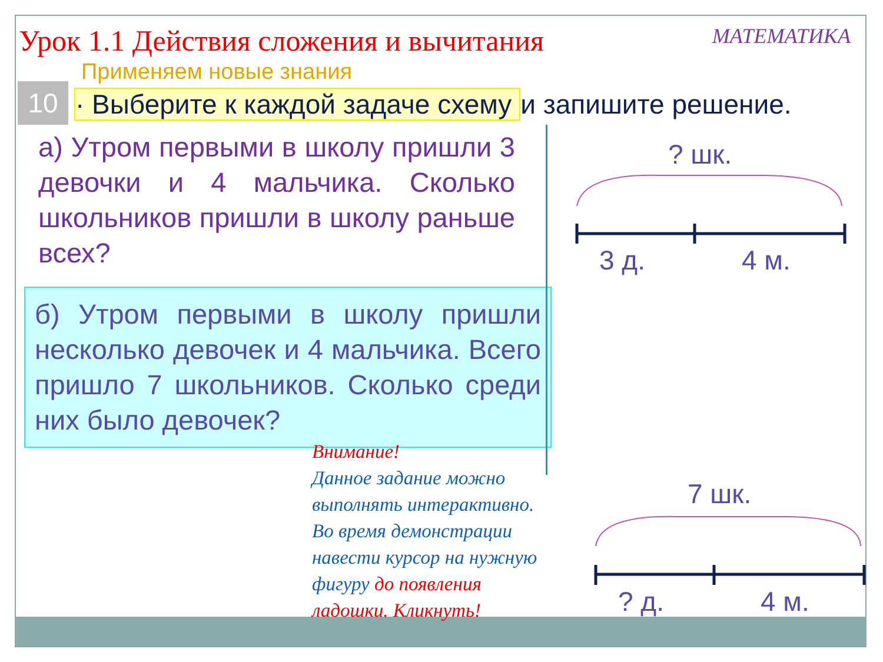Урок 1.1 Действия сложения и вычитания
МАТЕМАТИКА
Применяем новые знания
10 · Выберите к каждой задаче схему и запишите решение.
а) Утром первыми в школу пришли 3 девочки и 4 мальчика. Сколько школьников пришли в школу раньше всех?
б) Утром первыми в школу пришли несколько девочек и 4 мальчика. Всего пришло 7 школьников. Сколько среди них было девочек?
Внимание!
Данное задание можно
выполнять интерактивно.
Во время демонстрации
навести курсор на нужную
фигуру до появления
ладошки. Кликнуть!
? шк.
3 д. 4 м.
7 шк.
? д. 4 м.